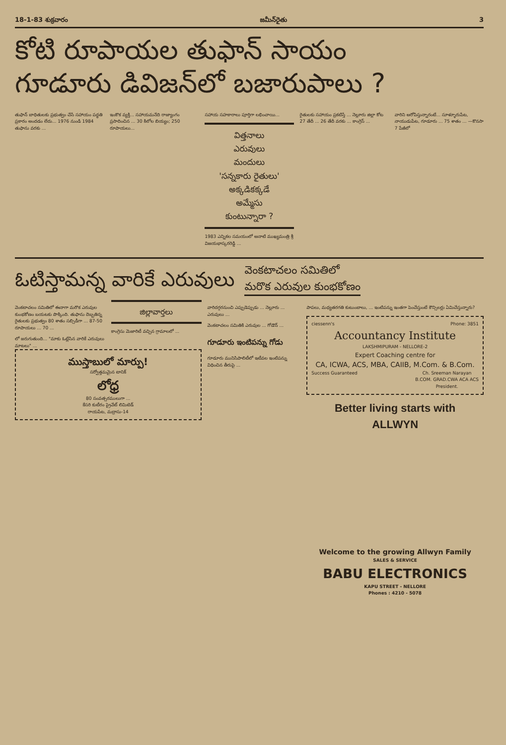18-1-83 శుక్రవారం జమీన్‌రైతు 3
కోటి రూపాయల తుఫాన్ సాయం
గూడూరు డివిజన్‌లో బజారుపాలు ?
తుఫాన్ బాధితులకు ప్రభుత్వం చేసే సహాయం పద్ధతి ప్రకారం అందడం లేదు... 1976 నుండి 1984 తుఫాను వరకు ...
ఇంకొక వ్యక్తి... సహాయమనేది రాజ్యాంగం ప్రసాదించిన ... 30 కిలోల బియ్యం; 250 రూపాయలు...
సహాయ సహకారాలు పూర్తిగా లభించాయి...
విత్తనాలు
ఎరువులు
మందులు
'సన్నకారు రైతులు'
అక్కడికక్కడే
అమ్మేసు
కుంటున్నారా ?
1983 ఎన్నికల సమయంలో ఆనాటి ముఖ్యమంత్రి శ్రీ విజయభాస్కరరెడ్డి ...
రైతులకు సహాయం ప్రకటిస్తే ... నెల్లూరు జిల్లా కోట 27 తేదీ ... 26 తేదీ వరకు ... కాంగ్రెస్ ...
వారిని ఆరోపిస్తున్నారంటే... సూళ్ళూరుపేట, నాయుడుపేట, గూడూరు ... 75 శాతం ... —కొనసా 7 పేజీలో
ఓటిస్తామన్న వారికే ఎరువులు
వెంకటాచలం సమితిలో
మరొక ఎరువుల కుంభకోణం
వెంకటాచలం సమితిలో ఈనాగా మరొక ఎరువుల కుంభకోణం బయటకు పొక్కింది. తుఫాను దెబ్బతిన్న రైతులకు ప్రభుత్వం 80 శాతం సబ్సిడీగా ... 87-50 రూపాయలు ... 70 ...
లో జరుగుతుంది... "మాకు ఓట్లేసిన వారికే ఎరువులు మాటలు" ...
జిల్లావార్తలు
కాంగ్రెసు మెజారిటీ వచ్చిన గ్రామాలలో ...
ముస్తాబులో మార్పు!
సర్వోత్తమమైన టానిక్
లోధ్ర
80 సంవత్సరములుగా ...
కేసరి కుటీరం ప్రైవేట్ లిమిటెడ్
రాయపేట, మద్రాసు-14
వారిదగ్గరనుంచి ఎప్పుడెప్పుడు ... నెల్లూరు ... ఎరువులు ...
వెంకటాచలం సమితికి ఎరువుల ... గోడౌన్ ...
గూడూరు ఇంటిపన్ను గోడు
గూడూరు మునిసిపాలిటీలో ఇటీవల ఇంటిపన్ను విధించిన తీరుపై ...
పాపలు, మధ్యతరగతి కుటుంబాలు, ... ఇంటిపన్ను ఇంతగా పెంచేస్తుంటే కౌన్సిలర్లు ఏమిచేస్తున్నారు?
ciessenn's Phone: 3851
Accountancy Institute
LAKSHMIPURAM - NELLORE-2
Expert Coaching centre for
CA, ICWA, ACS, MBA, CAIIB, M.Com. & B.Com.
Success Guaranteed Ch. Sreeman Narayan
B.COM. GRAD.CWA ACA ACS
President.
Better living starts with
ALLWYN
Welcome to the growing Allwyn Family
SALES & SERVICE
BABU ELECTRONICS
KAPU STREET - NELLORE
Phones : 4210 - 5078